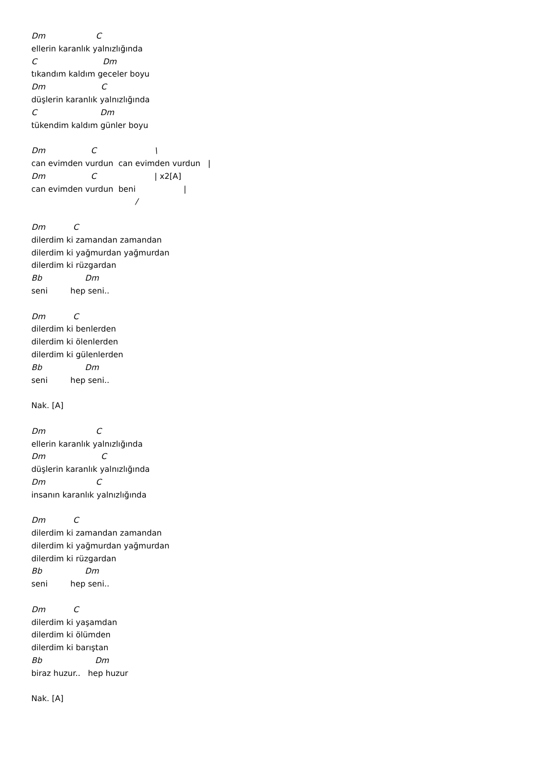Dm C ellerin karanlık yalnızlığında C Dm tıkandım kaldım geceler boyu Dm C düşlerin karanlık yalnızlığında C Dm tükendim kaldım günler boyu Dm C \ can evimden vurdun can evimden vurdun | Dm C | x2[A] can evimden vurdun beni | / Dm C dilerdim ki zamandan zamandan dilerdim ki yağmurdan yağmurdan dilerdim ki rüzgardan Bb Dm seni hep seni.. Dm C dilerdim ki benlerden dilerdim ki ölenlerden dilerdim ki gülenlerden Bb Dm seni hep seni.. Nak. [A] Dm C ellerin karanlık yalnızlığında Dm C düşlerin karanlık yalnızlığında Dm C insanın karanlık yalnızlığında Dm C dilerdim ki zamandan zamandan dilerdim ki yağmurdan yağmurdan dilerdim ki rüzgardan Bb Dm seni hep seni.. Dm C dilerdim ki yaşamdan dilerdim ki ölümden dilerdim ki barıştan Bb Dm biraz huzur.. hep huzur Nak. [A]